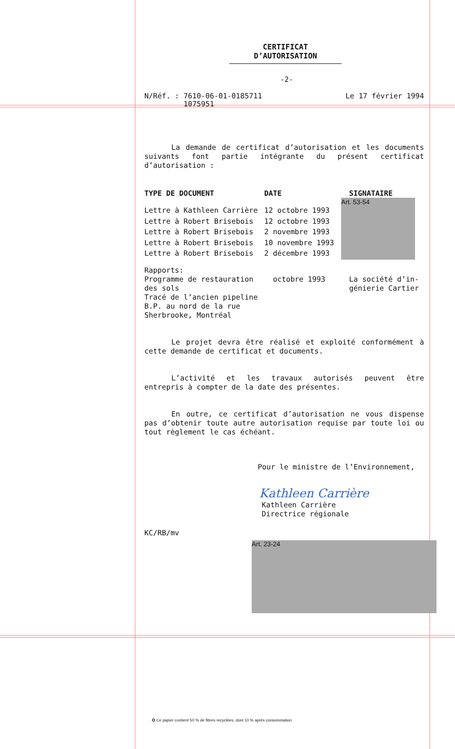CERTIFICAT D’AUTORISATION
-2-
N/Réf. : 7610-06-01-0185711
1075951
Le 17 février 1994
La demande de certificat d’autorisation et les documents suivants font partie intégrante du présent certificat d’autorisation :
| TYPE DE DOCUMENT | DATE | SIGNATAIRE |
| --- | --- | --- |
| | | Art. 53-54 |
| Lettre à Kathleen Carrière | 12 octobre 1993 | |
| Lettre à Robert Brisebois | 12 octobre 1993 | |
| Lettre à Robert Brisebois | 2 novembre 1993 | |
| Lettre à Robert Brisebois | 10 novembre 1993 | |
| Lettre à Robert Brisebois | 2 décembre 1993 | |
| Rapports: | | |
| Programme de restauration des sols Tracé de l’ancien pipeline B.P. au nord de la rue Sherbrooke, Montréal | octobre 1993 | La société d’in-génierie Cartier |
Le projet devra être réalisé et exploité conformément à cette demande de certificat et documents.
L’activité et les travaux autorisés peuvent être entrepris à compter de la date des présentes.
En outre, ce certificat d’autorisation ne vous dispense pas d’obtenir toute autre autorisation requise par toute loi ou tout règlement le cas échéant.
Pour le ministre de l’Environnement,
Kathleen Carrière
Kathleen Carrière
Directrice régionale
KC/RB/mv
Art. 23-24
✪ Ce papier contient 50 % de fibres recyclées, dont 10 % après consommation